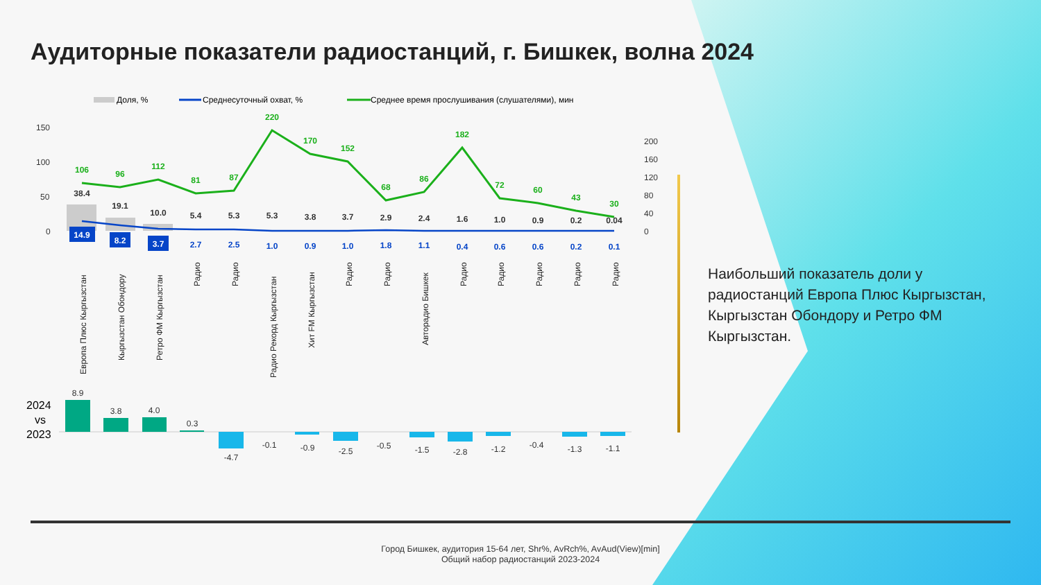Аудиторные показатели радиостанций, г. Бишкек, волна 2024
Доля, %
Среднесуточный охват, %
Среднее время прослушивания (слушателями), мин
150
100
50
0
200
160
120
80
40
0
106
96
112
81
87
220
170
152
68
86
182
72
60
43
30
38.4
19.1
10.0
5.4
5.3
5.3
3.8
3.7
2.9
2.4
1.6
1.0
0.9
0.2
0.04
14.9
8.2
3.7
2.7
2.5
1.0
0.9
1.0
1.8
1.1
0.4
0.6
0.6
0.2
0.1
Европа Плюс Кыргызстан
Кыргызстан Обондору
Ретро ФМ Кыргызстан
Радио
Радио
Радио Рекорд Кыргызстан
Хит FM Кыргызстан
Радио
Радио
Авторадио Бишкек
Радио
Радио
Радио
Радио
Радио
2024
vs
2023
8.9
3.8
4.0
0.3
-4.7
-0.1
-0.9
-2.5
-0.5
-1.5
-2.8
-1.2
-0.4
-1.3
-1.1
Наибольший показатель доли у радиостанций Европа Плюс Кыргызстан, Кыргызстан Обондору и Ретро ФМ Кыргызстан.
Город Бишкек, аудитория 15-64 лет, Shr%, AvRch%, AvAud(View)[min]
Общий набор радиостанций 2023-2024